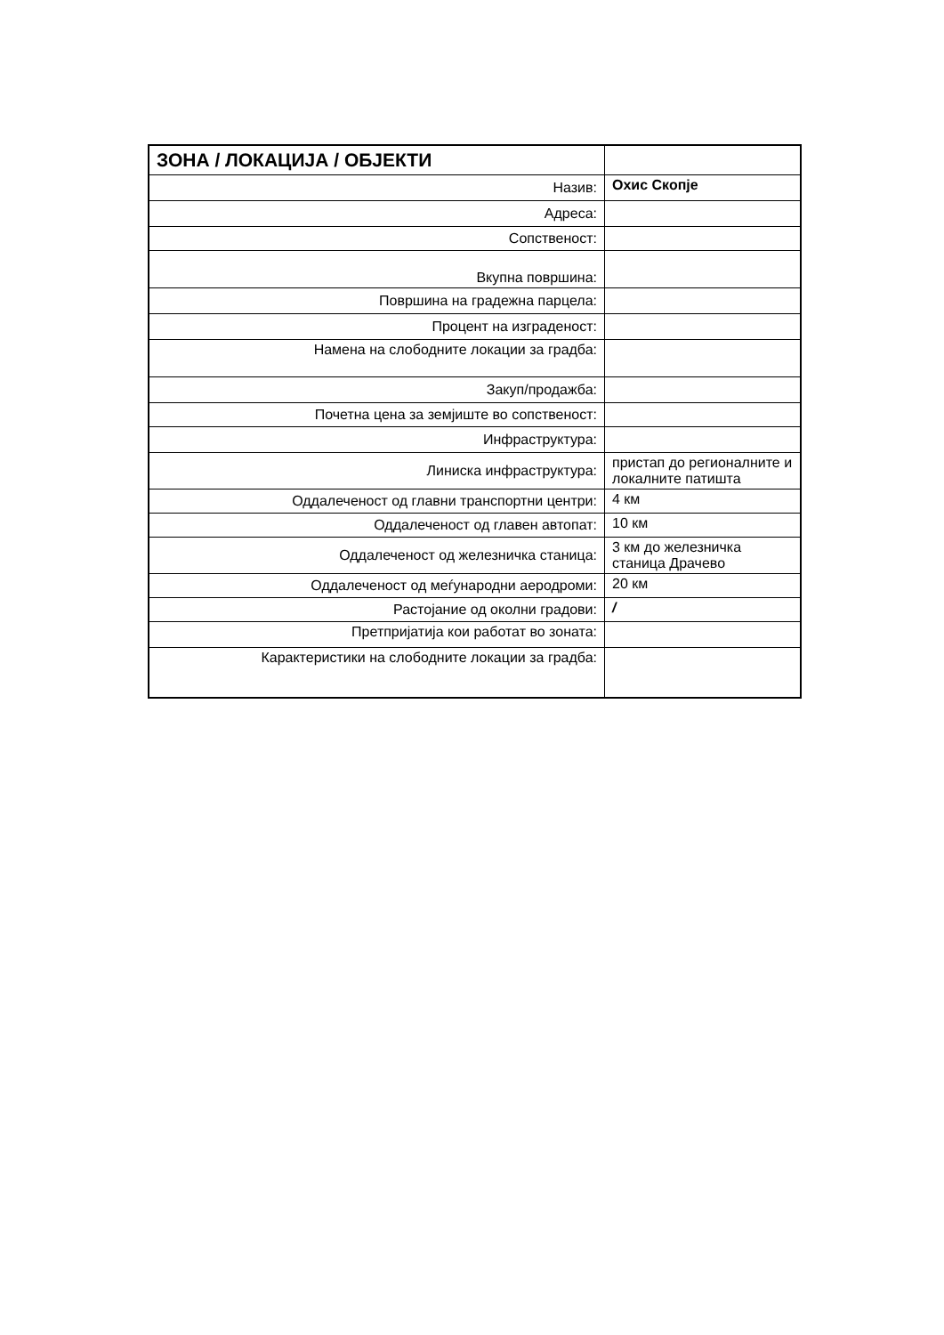| ЗОНА / ЛОКАЦИЈА / ОБЈЕКТИ | |
| Назив: | Охис Скопје |
| Адреса: | |
| Сопственост: | |
| Вкупна површина: | |
| Површина на градежна парцела: | |
| Процент на изграденост: | |
| Намена на слободните локации за градба: | |
| Закуп/продажба: | |
| Почетна цена за земјиште во сопственост: | |
| Инфраструктура: | |
| Линиска инфраструктура: | пристап до регионалните и локалните патишта |
| Оддалеченост од главни транспортни центри: | 4 км |
| Оддалеченост од главен автопат: | 10 км |
| Оддалеченост од железничка станица: | 3 км до железничка станица Драчево |
| Оддалеченост од меѓународни аеродроми: | 20 км |
| Растојание од околни градови: | / |
| Претпријатија кои работат во зоната: | |
| Карактеристики на слободните локации за градба: | |